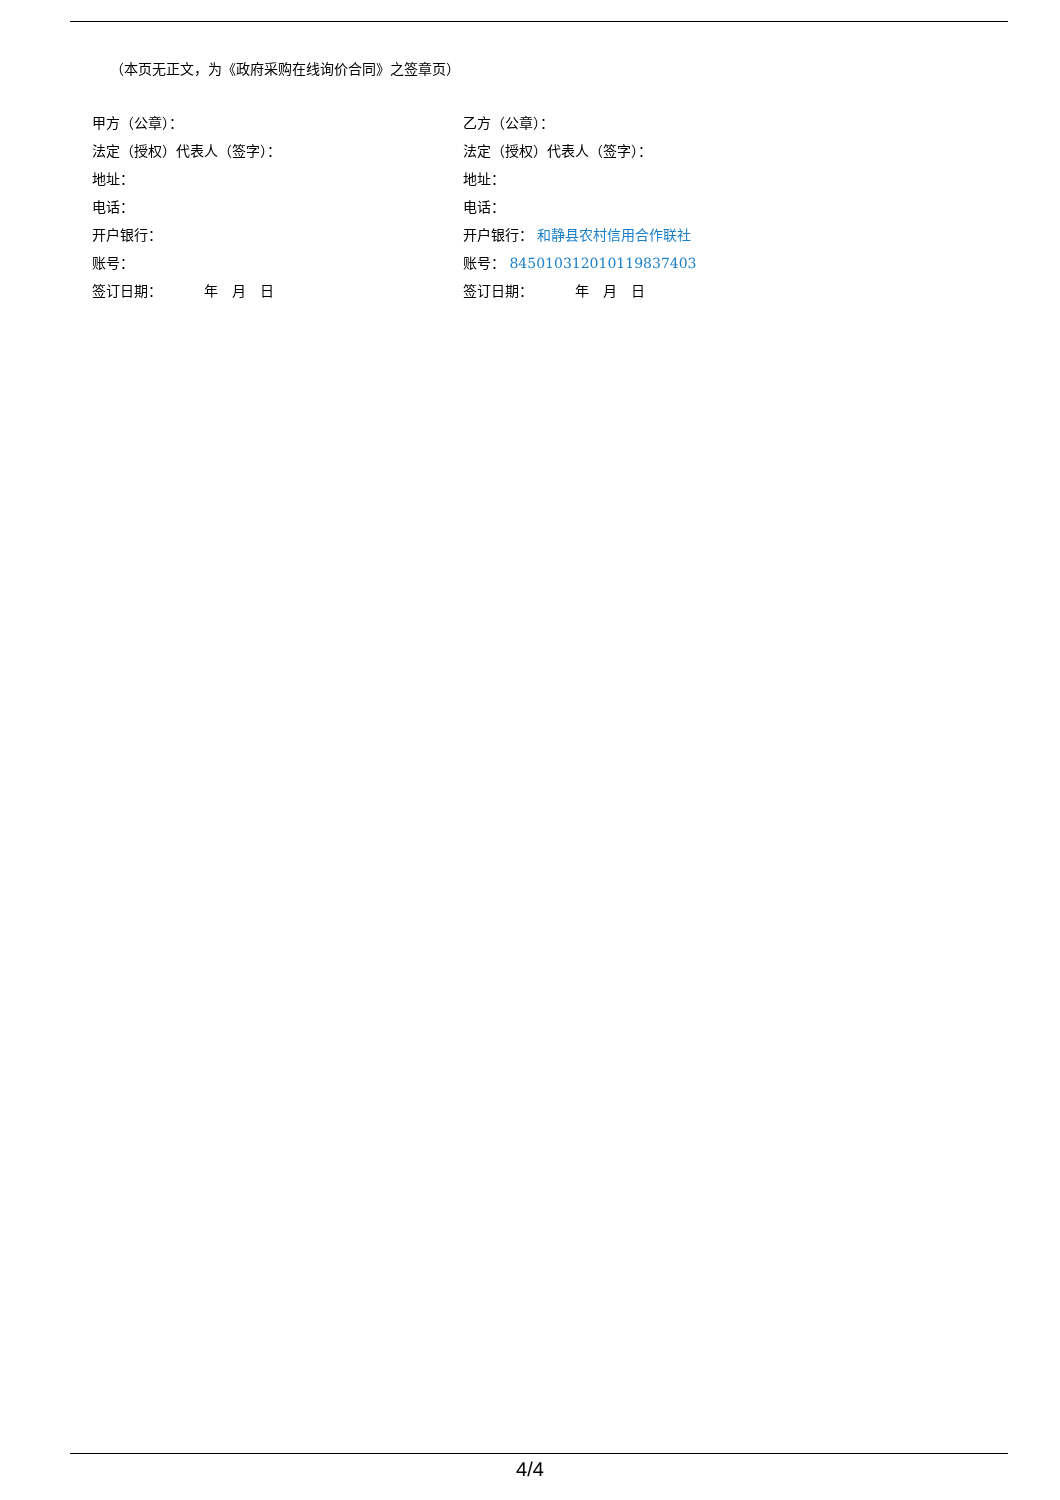（本页无正文，为《政府采购在线询价合同》之签章页）
甲方（公章）：
乙方（公章）：
法定（授权）代表人（签字）：
法定（授权）代表人（签字）：
地址：
地址：
电话：
电话：
开户银行：
开户银行： 和静县农村信用合作联社
账号：
账号： 845010312010119837403
签订日期：   年 月 日
签订日期：   年 月 日
4/4